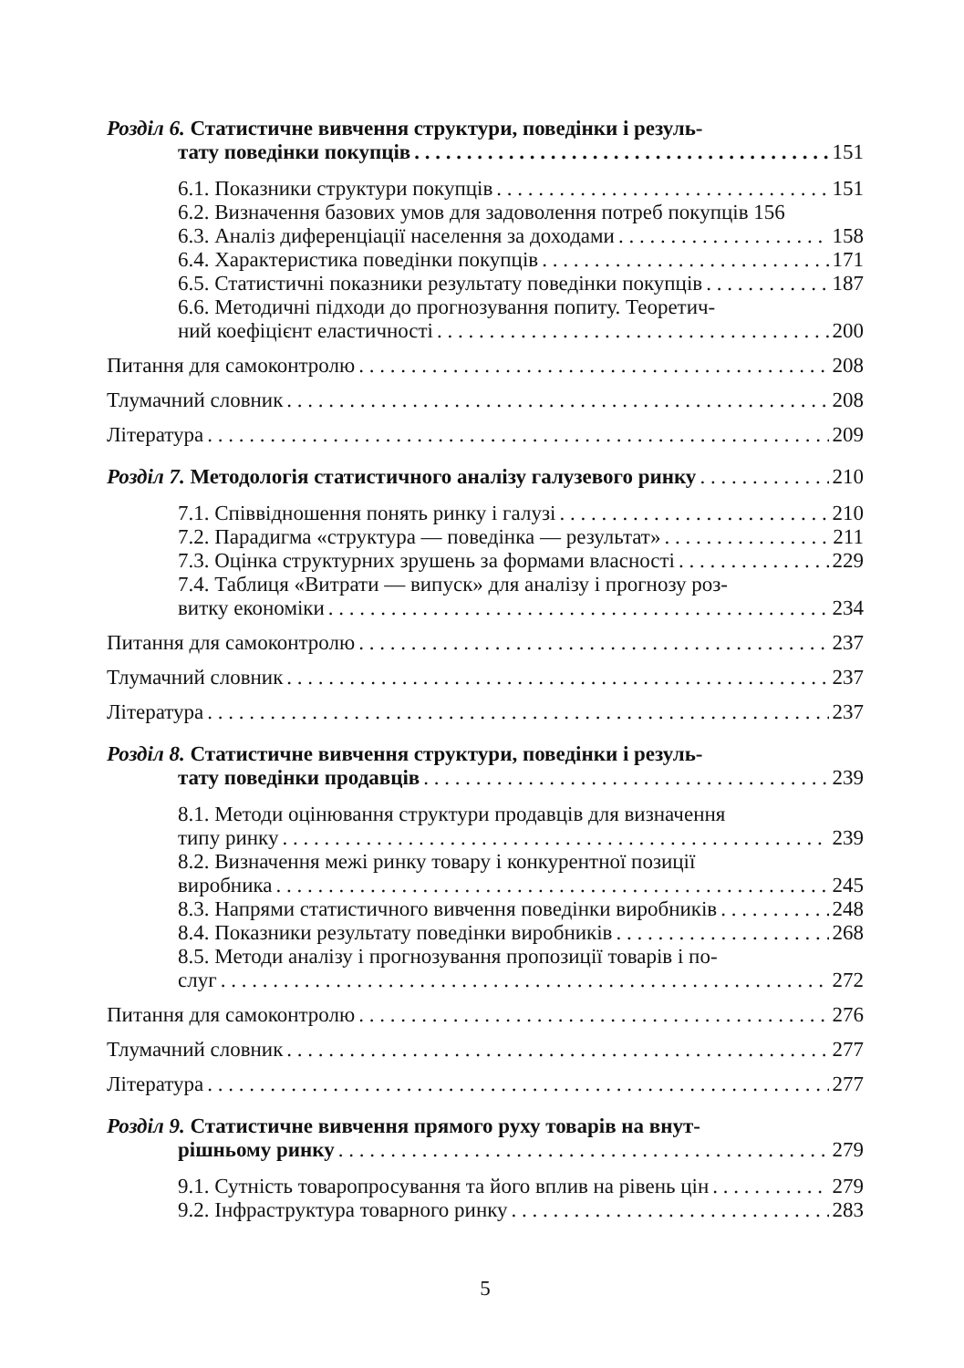Розділ 6. Статистичне вивчення структури, поведінки і резуль-
тату поведінки покупців 151
6.1. Показники структури покупців 151
6.2. Визначення базових умов для задоволення потреб покупців 156
6.3. Аналіз диференціації населення за доходами 158
6.4. Характеристика поведінки покупців 171
6.5. Статистичні показники результату поведінки покупців 187
6.6. Методичні підходи до прогнозування попиту. Теоретич-
ний коефіцієнт еластичності 200
Питання для самоконтролю 208
Тлумачний словник 208
Література 209
Розділ 7. Методологія статистичного аналізу галузевого ринку 210
7.1. Співвідношення понять ринку і галузі 210
7.2. Парадигма «структура — поведінка — результат» 211
7.3. Оцінка структурних зрушень за формами власності 229
7.4. Таблиця «Витрати — випуск» для аналізу і прогнозу роз-
витку економіки 234
Питання для самоконтролю 237
Тлумачний словник 237
Література 237
Розділ 8. Статистичне вивчення структури, поведінки і резуль-
тату поведінки продавців 239
8.1. Методи оцінювання структури продавців для визначення
типу ринку 239
8.2. Визначення межі ринку товару і конкурентної позиції
виробника 245
8.3. Напрями статистичного вивчення поведінки виробників 248
8.4. Показники результату поведінки виробників 268
8.5. Методи аналізу і прогнозування пропозиції товарів і по-
слуг 272
Питання для самоконтролю 276
Тлумачний словник 277
Література 277
Розділ 9. Статистичне вивчення прямого руху товарів на внут-
рішньому ринку 279
9.1. Сутність товаропросування та його вплив на рівень цін 279
9.2. Інфраструктура товарного ринку 283
5